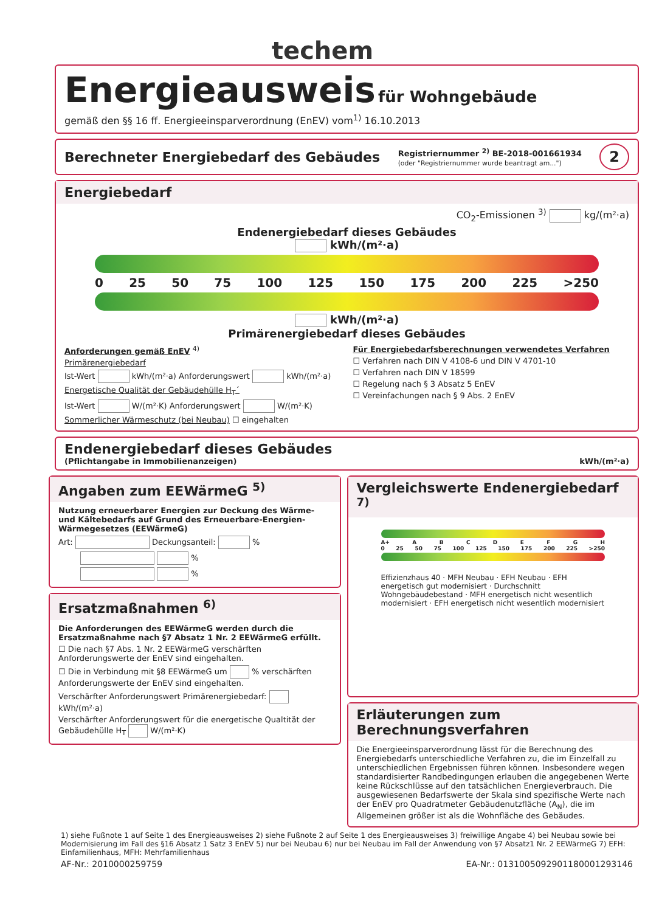techem
Energieausweis
für Wohngebäude
gemäß den §§ 16 ff. Energieeinsparverordnung (EnEV) vom<sup>1)</sup> 16.10.2013
Berechneter Energiebedarf des Gebäudes Registriernummer <sup>2)</sup> BE-2018-001661934
(oder "Registriernummer wurde beantragt am...") 2
Energiebedarf
CO<sub>2</sub>-Emissionen <sup>3)</sup> kg/(m²·a)
Endenergiebedarf dieses Gebäudes
kWh/(m²·a)
0 25 50 75 100 125 150 175 200 225 >250
kWh/(m²·a)
Primärenergiebedarf dieses Gebäudes
Anforderungen gemäß EnEV <sup>4)</sup>
Primärenergiebedarf
Ist-Wert kWh/(m²·a) Anforderungswert kWh/(m²·a)
Energetische Qualität der Gebäudehülle H<sub>T</sub>´
Ist-Wert W/(m²·K) Anforderungswert W/(m²·K)
Sommerlicher Wärmeschutz (bei Neubau) ☐ eingehalten
Für Energiebedarfsberechnungen verwendetes Verfahren
☐ Verfahren nach DIN V 4108-6 und DIN V 4701-10
☐ Verfahren nach DIN V 18599
☐ Regelung nach § 3 Absatz 5 EnEV
☐ Vereinfachungen nach § 9 Abs. 2 EnEV
Endenergiebedarf dieses Gebäudes
(Pflichtangabe in Immobilienanzeigen) kWh/(m²·a)
Angaben zum EEWärmeG <sup>5)</sup>
Nutzung erneuerbarer Energien zur Deckung des Wärme- und Kältebedarfs auf Grund des Erneuerbare-Energien-Wärmegesetzes (EEWärmeG)
Art: Deckungsanteil: %
%
%
Ersatzmaßnahmen <sup>6)</sup>
Die Anforderungen des EEWärmeG werden durch die Ersatzmaßnahme nach §7 Absatz 1 Nr. 2 EEWärmeG erfüllt.
☐ Die nach §7 Abs. 1 Nr. 2 EEWärmeG verschärften Anforderungswerte der EnEV sind eingehalten.
☐ Die in Verbindung mit §8 EEWärmeG um % verschärften Anforderungswerte der EnEV sind eingehalten.
Verschärfter Anforderungswert Primärenergiebedarf: kWh/(m²·a)
Verschärfter Anforderungswert für die energetische Qualtität der Gebäudehülle H<sub>T</sub> W/(m²·K)
Vergleichswerte Endenergiebedarf <sup>7)</sup>
A+ A B C D E F G H
0 25 50 75 100 125 150 175 200 225 >250
Effizienzhaus 40 · MFH Neubau · EFH Neubau · EFH energetisch gut modernisiert · Durchschnitt Wohngebäudebestand · MFH energetisch nicht wesentlich modernisiert · EFH energetisch nicht wesentlich modernisiert
Erläuterungen zum Berechnungsverfahren
Die Energieeinsparverordnung lässt für die Berechnung des Energiebedarfs unterschiedliche Verfahren zu, die im Einzelfall zu unterschiedlichen Ergebnissen führen können. Insbesondere wegen standardisierter Randbedingungen erlauben die angegebenen Werte keine Rückschlüsse auf den tatsächlichen Energieverbrauch. Die ausgewiesenen Bedarfswerte der Skala sind spezifische Werte nach der EnEV pro Quadratmeter Gebäudenutzfläche (A<sub>N</sub>), die im Allgemeinen größer ist als die Wohnfläche des Gebäudes.
1) siehe Fußnote 1 auf Seite 1 des Energieausweises 2) siehe Fußnote 2 auf Seite 1 des Energieausweises 3) freiwillige Angabe 4) bei Neubau sowie bei Modernisierung im Fall des §16 Absatz 1 Satz 3 EnEV 5) nur bei Neubau 6) nur bei Neubau im Fall der Anwendung von §7 Absatz1 Nr. 2 EEWärmeG 7) EFH: Einfamilienhaus, MFH: Mehrfamilienhaus
AF-Nr.: 2010000259759 EA-Nr.: 0131005092901180001293146